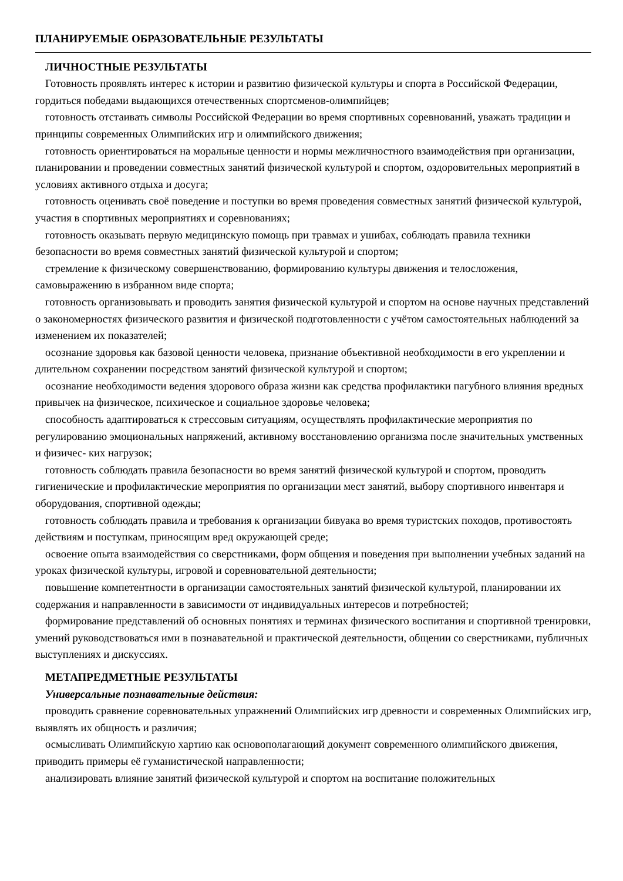ПЛАНИРУЕМЫЕ ОБРАЗОВАТЕЛЬНЫЕ РЕЗУЛЬТАТЫ
ЛИЧНОСТНЫЕ РЕЗУЛЬТАТЫ
Готовность проявлять интерес к истории и развитию физической культуры и спорта в Российской Федерации, гордиться победами выдающихся отечественных спортсменов-олимпийцев;
готовность отстаивать символы Российской Федерации во время спортивных соревнований, уважать традиции и принципы современных Олимпийских игр и олимпийского движения;
готовность ориентироваться на моральные ценности и нормы межличностного взаимодействия при организации, планировании и проведении совместных занятий физической культурой и спортом, оздоровительных мероприятий в условиях активного отдыха и досуга;
готовность оценивать своё поведение и поступки во время проведения совместных занятий физической культурой, участия в спортивных мероприятиях и соревнованиях;
готовность оказывать первую медицинскую помощь при травмах и ушибах, соблюдать правила техники безопасности во время совместных занятий физической культурой и спортом;
стремление к физическому совершенствованию, формированию культуры движения и телосложения, самовыражению в избранном виде спорта;
готовность организовывать и проводить занятия физической культурой и спортом на основе научных представлений о закономерностях физического развития и физической подготовленности с учётом самостоятельных наблюдений за изменением их показателей;
осознание здоровья как базовой ценности человека, признание объективной необходимости в его укреплении и длительном сохранении посредством занятий физической культурой и спортом;
осознание необходимости ведения здорового образа жизни как средства профилактики пагубного влияния вредных привычек на физическое, психическое и социальное здоровье человека;
способность адаптироваться к стрессовым ситуациям, осуществлять профилактические мероприятия по регулированию эмоциональных напряжений, активному восстановлению организма после значительных умственных и физичес- ких нагрузок;
готовность соблюдать правила безопасности во время занятий физической культурой и спортом, проводить гигиенические и профилактические мероприятия по организации мест занятий, выбору спортивного инвентаря и оборудования, спортивной одежды;
готовность соблюдать правила и требования к организации бивуака во время туристских походов, противостоять действиям и поступкам, приносящим вред окружающей среде;
освоение опыта взаимодействия со сверстниками, форм общения и поведения при выполнении учебных заданий на уроках физической культуры, игровой и соревновательной деятельности;
повышение компетентности в организации самостоятельных занятий физической культурой, планировании их содержания и направленности в зависимости от индивидуальных интересов и потребностей;
формирование представлений об основных понятиях и терминах физического воспитания и спортивной тренировки, умений руководствоваться ими в познавательной и практической деятельности, общении со сверстниками, публичных выступлениях и дискуссиях.
МЕТАПРЕДМЕТНЫЕ РЕЗУЛЬТАТЫ
Универсальные познавательные действия:
проводить сравнение соревновательных упражнений Олимпийских игр древности и современных Олимпийских игр, выявлять их общность и различия;
осмысливать Олимпийскую хартию как основополагающий документ современного олимпийского движения, приводить примеры её гуманистической направленности;
анализировать влияние занятий физической культурой и спортом на воспитание положительных